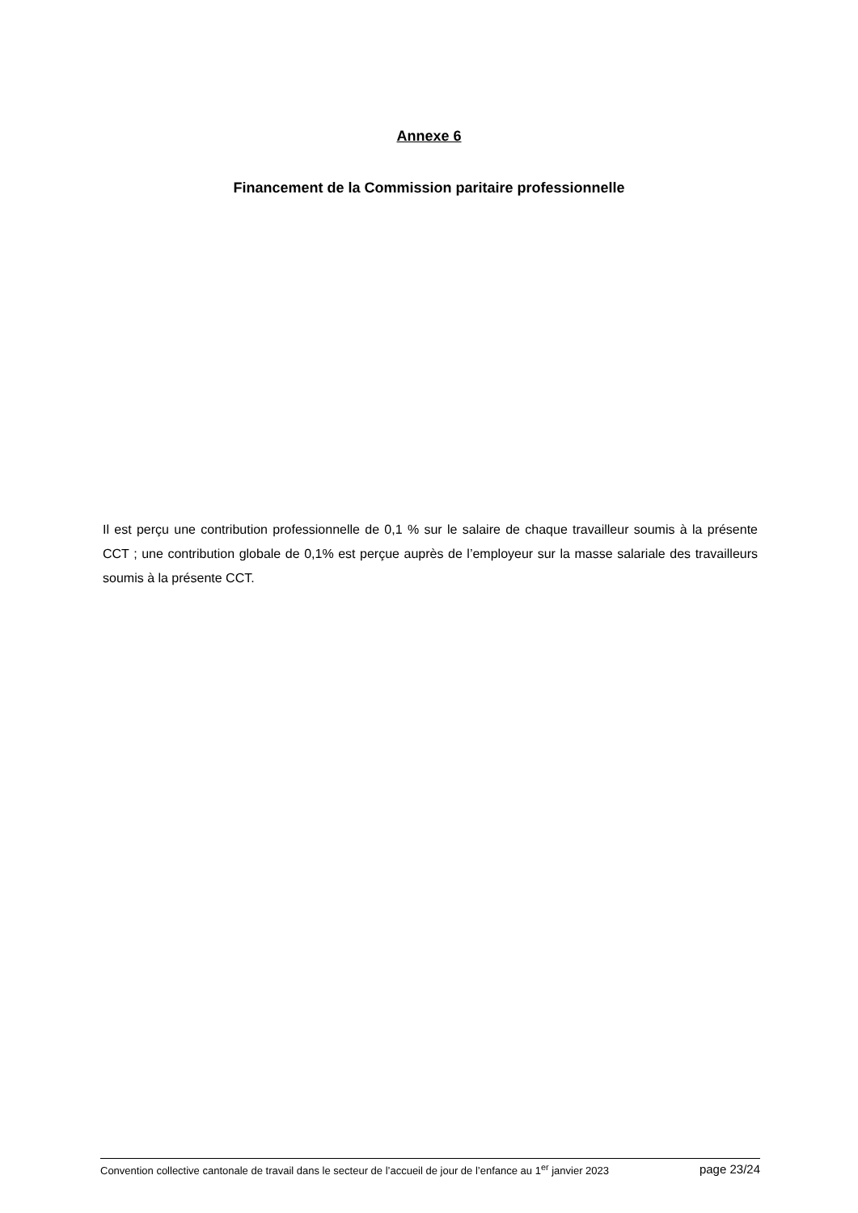Annexe 6
Financement de la Commission paritaire professionnelle
Il est perçu une contribution professionnelle de 0,1 % sur le salaire de chaque travailleur soumis à la présente CCT ; une contribution globale de 0,1% est perçue auprès de l’employeur sur la masse salariale des travailleurs soumis à la présente CCT.
Convention collective cantonale de travail dans le secteur de l’accueil de jour de l’enfance au 1<sup>er</sup> janvier 2023 page 23/24